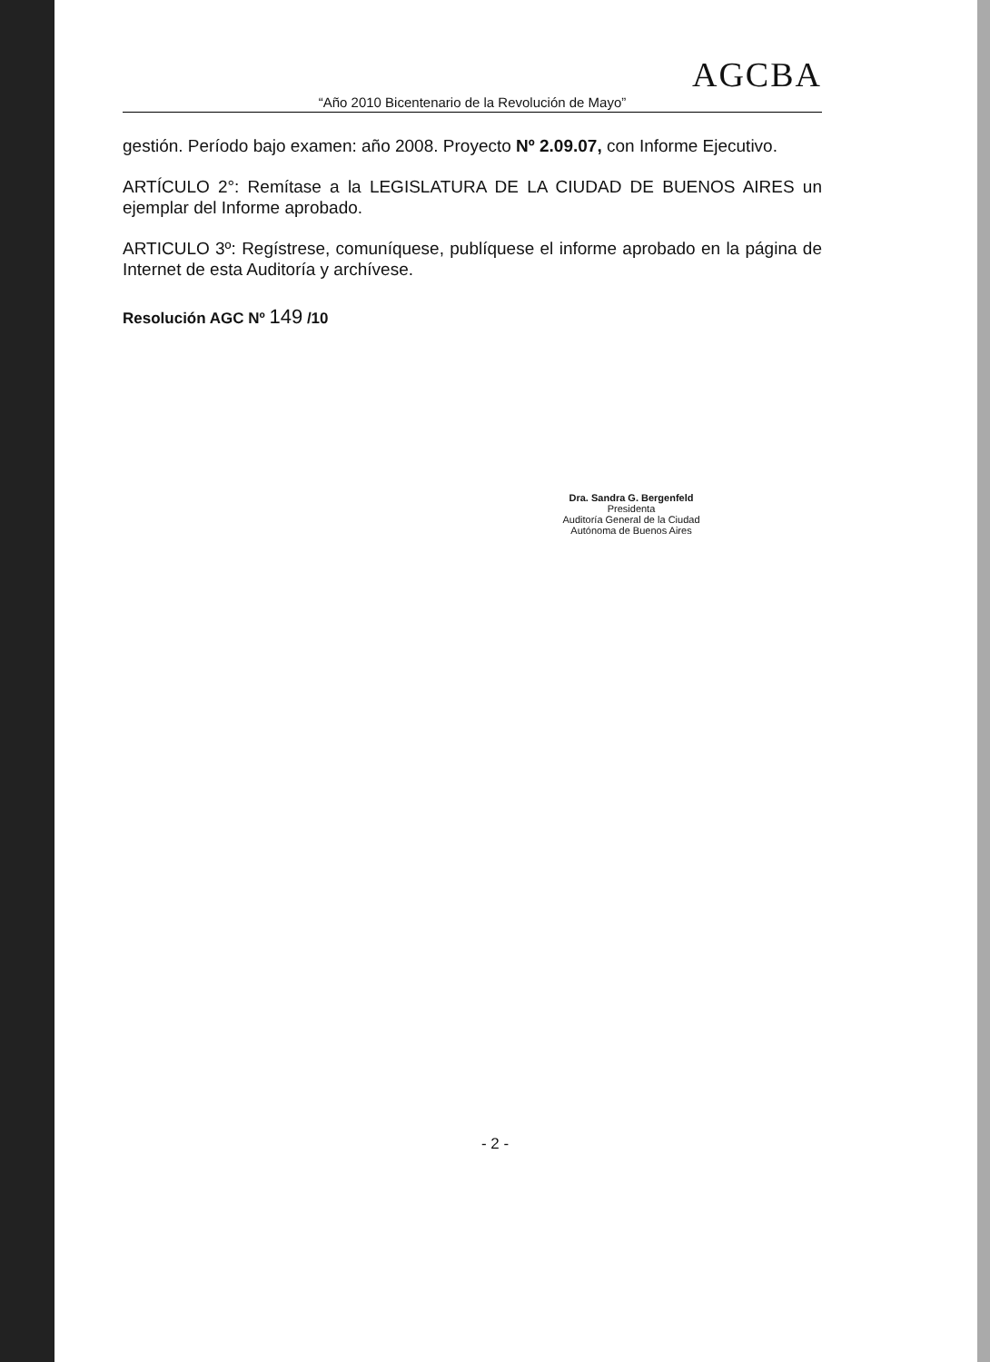AGCBA
“Año 2010 Bicentenario de la Revolución de Mayo”
gestión. Período bajo examen: año 2008. Proyecto Nº 2.09.07, con Informe Ejecutivo.
ARTÍCULO 2°: Remítase a la LEGISLATURA DE LA CIUDAD DE BUENOS AIRES un ejemplar del Informe aprobado.
ARTICULO 3º: Regístrese, comuníquese, publíquese el informe aprobado en la página de Internet de esta Auditoría y archívese.
Resolución AGC Nº 149 /10
Dra. Sandra G. Bergenfeld
Presidenta
Auditoría General de la Ciudad Autónoma de Buenos Aires
- 2 -